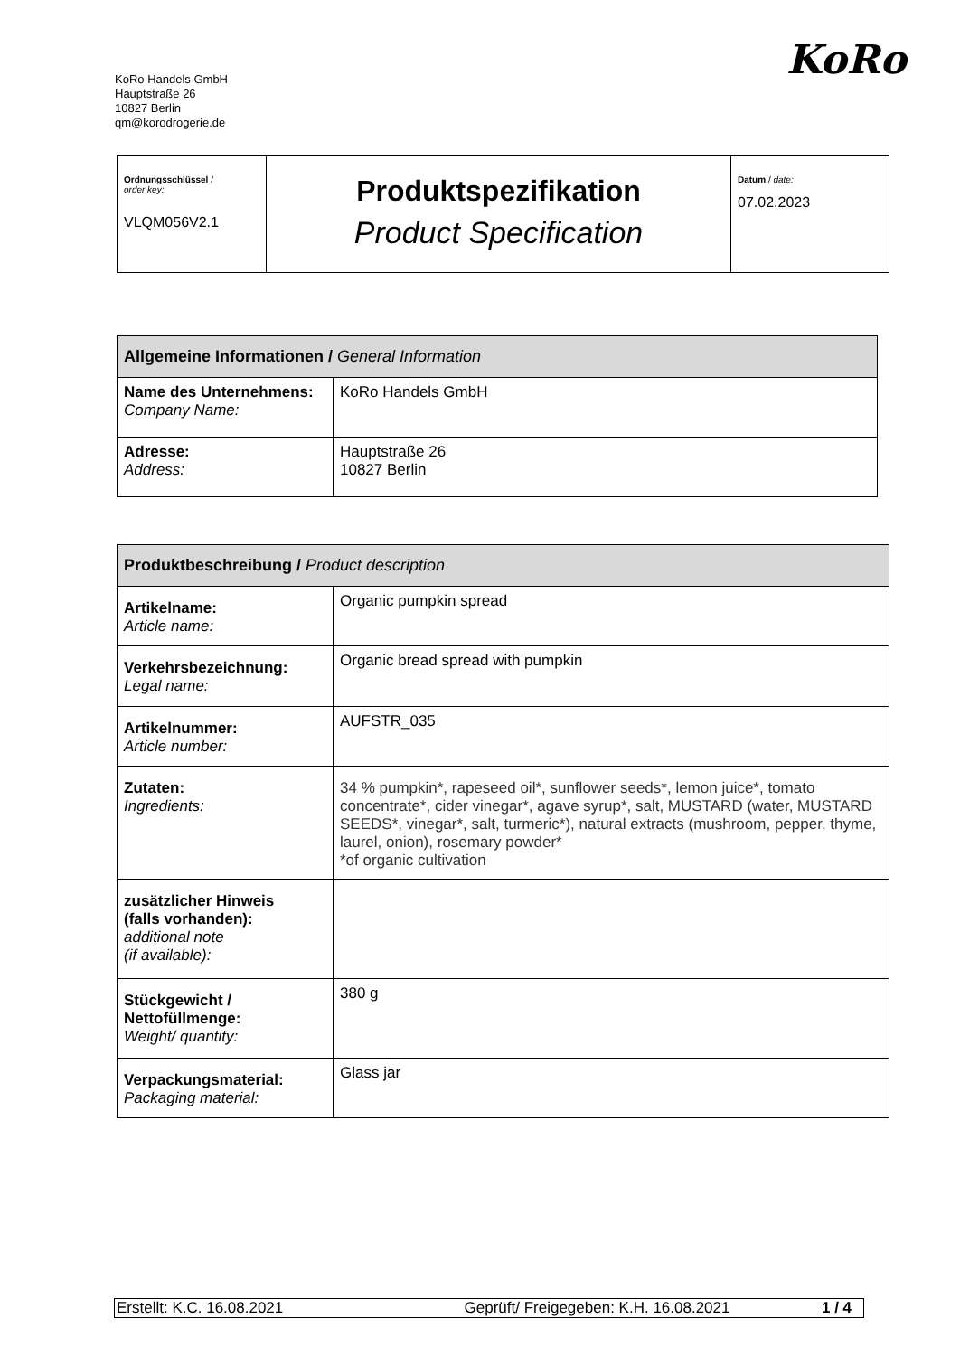KoRo Handels GmbH
Hauptstraße 26
10827 Berlin
qm@korodrogerie.de
KoRo
| Ordnungsschlüssel / order key: VLQM056V2.1 | Produktspezifikation Product Specification | Datum / date: 07.02.2023 |
| Allgemeine Informationen / General Information | |
| Name des Unternehmens: Company Name: | KoRo Handels GmbH |
| Adresse: Address: | Hauptstraße 26 10827 Berlin |
| Produktbeschreibung / Product description | |
| Artikelname: Article name: | Organic pumpkin spread |
| Verkehrsbezeichnung: Legal name: | Organic bread spread with pumpkin |
| Artikelnummer: Article number: | AUFSTR_035 |
| Zutaten: Ingredients: | 34 % pumpkin*, rapeseed oil*, sunflower seeds*, lemon juice*, tomato concentrate*, cider vinegar*, agave syrup*, salt, MUSTARD (water, MUSTARD SEEDS*, vinegar*, salt, turmeric*), natural extracts (mushroom, pepper, thyme, laurel, onion), rosemary powder* *of organic cultivation |
| zusätzlicher Hinweis (falls vorhanden): additional note (if available): | |
| Stückgewicht / Nettofüllmenge: Weight/ quantity: | 380 g |
| Verpackungsmaterial: Packaging material: | Glass jar |
| Erstellt: K.C. 16.08.2021 | Geprüft/ Freigegeben: K.H. 16.08.2021 | 1 / 4 |